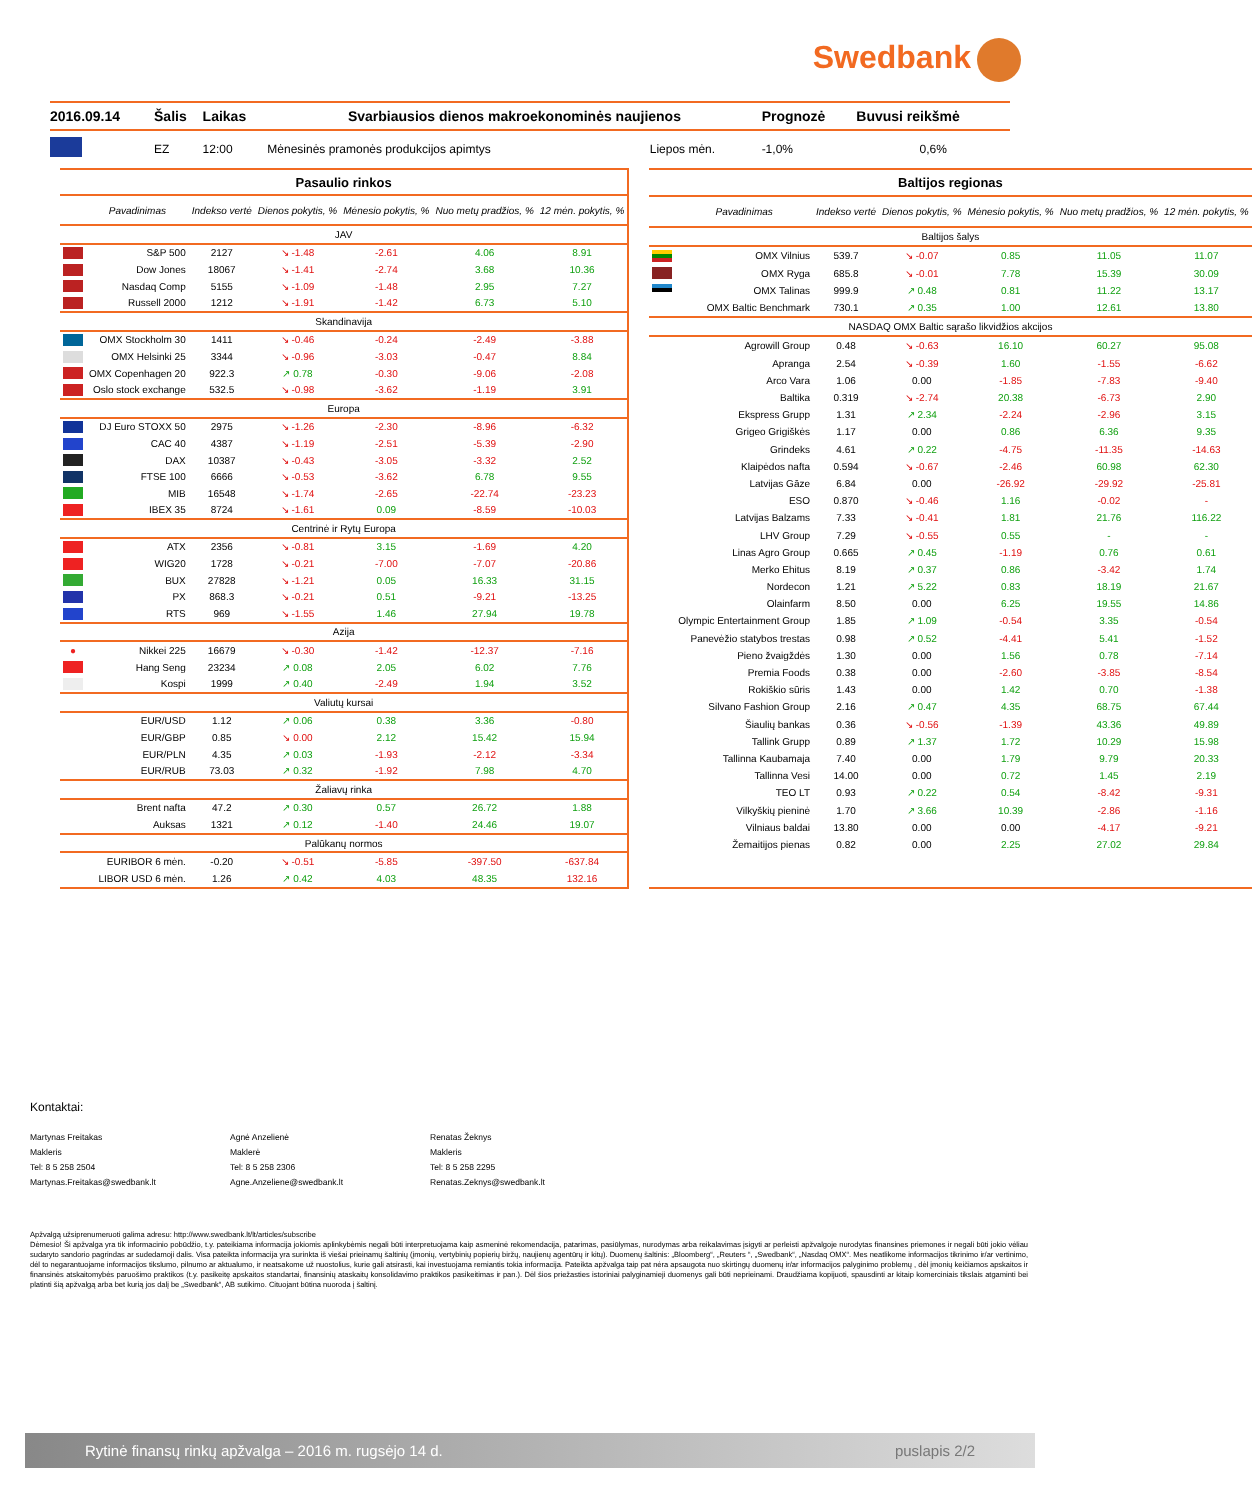Swedbank
| 2016.09.14 | Šalis | Laikas | Svarbiausios dienos makroekonominės naujienos | | Prognozė | Buvusi reikšmė |
| --- | --- | --- | --- | --- | --- | --- |
| | EZ | 12:00 | Mėnesinės pramonės produkcijos apimtys | Liepos mėn. | -1,0% | 0,6% |
| Pasaulio rinkos | | | | | | |
| --- | --- | --- | --- | --- | --- | --- |
| | Pavadinimas | Indekso vertė | Dienos pokytis, % | Mėnesio pokytis, % | Nuo metų pradžios, % | 12 mėn. pokytis, % |
| JAV | | | | | | |
| | S&P 500 | 2127 | ↘ -1.48 | -2.61 | 4.06 | 8.91 |
| | Dow Jones | 18067 | ↘ -1.41 | -2.74 | 3.68 | 10.36 |
| | Nasdaq Comp | 5155 | ↘ -1.09 | -1.48 | 2.95 | 7.27 |
| | Russell 2000 | 1212 | ↘ -1.91 | -1.42 | 6.73 | 5.10 |
| Skandinavija | | | | | | |
| | OMX Stockholm 30 | 1411 | ↘ -0.46 | -0.24 | -2.49 | -3.88 |
| | OMX Helsinki 25 | 3344 | ↘ -0.96 | -3.03 | -0.47 | 8.84 |
| | OMX Copenhagen 20 | 922.3 | ↗ 0.78 | -0.30 | -9.06 | -2.08 |
| | Oslo stock exchange | 532.5 | ↘ -0.98 | -3.62 | -1.19 | 3.91 |
| Europa | | | | | | |
| | DJ Euro STOXX 50 | 2975 | ↘ -1.26 | -2.30 | -8.96 | -6.32 |
| | CAC 40 | 4387 | ↘ -1.19 | -2.51 | -5.39 | -2.90 |
| | DAX | 10387 | ↘ -0.43 | -3.05 | -3.32 | 2.52 |
| | FTSE 100 | 6666 | ↘ -0.53 | -3.62 | 6.78 | 9.55 |
| | MIB | 16548 | ↘ -1.74 | -2.65 | -22.74 | -23.23 |
| | IBEX 35 | 8724 | ↘ -1.61 | 0.09 | -8.59 | -10.03 |
| Centrinė ir Rytų Europa | | | | | | |
| | ATX | 2356 | ↘ -0.81 | 3.15 | -1.69 | 4.20 |
| | WIG20 | 1728 | ↘ -0.21 | -7.00 | -7.07 | -20.86 |
| | BUX | 27828 | ↘ -1.21 | 0.05 | 16.33 | 31.15 |
| | PX | 868.3 | ↘ -0.21 | 0.51 | -9.21 | -13.25 |
| | RTS | 969 | ↘ -1.55 | 1.46 | 27.94 | 19.78 |
| Azija | | | | | | |
| ● | Nikkei 225 | 16679 | ↘ -0.30 | -1.42 | -12.37 | -7.16 |
| | Hang Seng | 23234 | ↗ 0.08 | 2.05 | 6.02 | 7.76 |
| | Kospi | 1999 | ↗ 0.40 | -2.49 | 1.94 | 3.52 |
| Valiutų kursai | | | | | | |
| | EUR/USD | 1.12 | ↗ 0.06 | 0.38 | 3.36 | -0.80 |
| | EUR/GBP | 0.85 | ↘ 0.00 | 2.12 | 15.42 | 15.94 |
| | EUR/PLN | 4.35 | ↗ 0.03 | -1.93 | -2.12 | -3.34 |
| | EUR/RUB | 73.03 | ↗ 0.32 | -1.92 | 7.98 | 4.70 |
| Žaliavų rinka | | | | | | |
| | Brent nafta | 47.2 | ↗ 0.30 | 0.57 | 26.72 | 1.88 |
| | Auksas | 1321 | ↗ 0.12 | -1.40 | 24.46 | 19.07 |
| Palūkanų normos | | | | | | |
| | EURIBOR 6 mėn. | -0.20 | ↘ -0.51 | -5.85 | -397.50 | -637.84 |
| | LIBOR USD 6 mėn. | 1.26 | ↗ 0.42 | 4.03 | 48.35 | 132.16 |
| Baltijos regionas | | | | | | |
| --- | --- | --- | --- | --- | --- | --- |
| | Pavadinimas | Indekso vertė | Dienos pokytis, % | Mėnesio pokytis, % | Nuo metų pradžios, % | 12 mėn. pokytis, % |
| Baltijos šalys | | | | | | |
| | OMX Vilnius | 539.7 | ↘ -0.07 | 0.85 | 11.05 | 11.07 |
| | OMX Ryga | 685.8 | ↘ -0.01 | 7.78 | 15.39 | 30.09 |
| | OMX Talinas | 999.9 | ↗ 0.48 | 0.81 | 11.22 | 13.17 |
| | OMX Baltic Benchmark | 730.1 | ↗ 0.35 | 1.00 | 12.61 | 13.80 |
| NASDAQ OMX Baltic sąrašo likvidžios akcijos | | | | | | |
| | Agrowill Group | 0.48 | ↘ -0.63 | 16.10 | 60.27 | 95.08 |
| | Apranga | 2.54 | ↘ -0.39 | 1.60 | -1.55 | -6.62 |
| | Arco Vara | 1.06 | 0.00 | -1.85 | -7.83 | -9.40 |
| | Baltika | 0.319 | ↘ -2.74 | 20.38 | -6.73 | 2.90 |
| | Ekspress Grupp | 1.31 | ↗ 2.34 | -2.24 | -2.96 | 3.15 |
| | Grigeo Grigiškės | 1.17 | 0.00 | 0.86 | 6.36 | 9.35 |
| | Grindeks | 4.61 | ↗ 0.22 | -4.75 | -11.35 | -14.63 |
| | Klaipėdos nafta | 0.594 | ↘ -0.67 | -2.46 | 60.98 | 62.30 |
| | Latvijas Gāze | 6.84 | 0.00 | -26.92 | -29.92 | -25.81 |
| | ESO | 0.870 | ↘ -0.46 | 1.16 | -0.02 | - |
| | Latvijas Balzams | 7.33 | ↘ -0.41 | 1.81 | 21.76 | 116.22 |
| | LHV Group | 7.29 | ↘ -0.55 | 0.55 | - | - |
| | Linas Agro Group | 0.665 | ↗ 0.45 | -1.19 | 0.76 | 0.61 |
| | Merko Ehitus | 8.19 | ↗ 0.37 | 0.86 | -3.42 | 1.74 |
| | Nordecon | 1.21 | ↗ 5.22 | 0.83 | 18.19 | 21.67 |
| | Olainfarm | 8.50 | 0.00 | 6.25 | 19.55 | 14.86 |
| | Olympic Entertainment Group | 1.85 | ↗ 1.09 | -0.54 | 3.35 | -0.54 |
| | Panevėžio statybos trestas | 0.98 | ↗ 0.52 | -4.41 | 5.41 | -1.52 |
| | Pieno žvaigždės | 1.30 | 0.00 | 1.56 | 0.78 | -7.14 |
| | Premia Foods | 0.38 | 0.00 | -2.60 | -3.85 | -8.54 |
| | Rokiškio sūris | 1.43 | 0.00 | 1.42 | 0.70 | -1.38 |
| | Silvano Fashion Group | 2.16 | ↗ 0.47 | 4.35 | 68.75 | 67.44 |
| | Šiaulių bankas | 0.36 | ↘ -0.56 | -1.39 | 43.36 | 49.89 |
| | Tallink Grupp | 0.89 | ↗ 1.37 | 1.72 | 10.29 | 15.98 |
| | Tallinna Kaubamaja | 7.40 | 0.00 | 1.79 | 9.79 | 20.33 |
| | Tallinna Vesi | 14.00 | 0.00 | 0.72 | 1.45 | 2.19 |
| | TEO LT | 0.93 | ↗ 0.22 | 0.54 | -8.42 | -9.31 |
| | Vilkyškių pieninė | 1.70 | ↗ 3.66 | 10.39 | -2.86 | -1.16 |
| | Vilniaus baldai | 13.80 | 0.00 | 0.00 | -4.17 | -9.21 |
| | Žemaitijos pienas | 0.82 | 0.00 | 2.25 | 27.02 | 29.84 |
Kontaktai:
Martynas Freitakas
Makleris
Tel: 8 5 258 2504
Martynas.Freitakas@swedbank.lt
Agnė Anzelienė
Maklerė
Tel: 8 5 258 2306
Agne.Anzeliene@swedbank.lt
Renatas Žeknys
Makleris
Tel: 8 5 258 2295
Renatas.Zeknys@swedbank.lt
Apžvalgą užsiprenumeruoti galima adresu: http://www.swedbank.lt/lt/articles/subscribe
Dėmesio! Ši apžvalga yra tik informacinio pobūdžio, t.y. pateikiama informacija jokiomis aplinkybėmis negali būti interpretuojama kaip asmeninė rekomendacija, patarimas, pasiūlymas, nurodymas arba reikalavimas įsigyti ar perleisti apžvalgoje nurodytas finansines priemones ir negali būti jokio vėliau sudaryto sandorio pagrindas ar sudedamoji dalis. Visa pateikta informacija yra surinkta iš viešai prieinamų šaltinių (įmonių, vertybinių popierių biržų, naujienų agentūrų ir kitų). Duomenų šaltinis: „Bloomberg“, „Reuters “, „Swedbank“, „Nasdaq OMX“. Mes neatlikome informacijos tikrinimo ir/ar vertinimo, dėl to negarantuojame informacijos tikslumo, pilnumo ar aktualumo, ir neatsakome už nuostolius, kurie gali atsirasti, kai investuojama remiantis tokia informacija. Pateikta apžvalga taip pat nėra apsaugota nuo skirtingų duomenų ir/ar informacijos palyginimo problemų , dėl įmonių keičiamos apskaitos ir finansinės atskaitomybės paruošimo praktikos (t.y. pasikeitę apskaitos standartai, finansinių ataskaitų konsolidavimo praktikos pasikeitimas ir pan.). Dėl šios priežasties istoriniai palyginamieji duomenys gali būti neprieinami. Draudžiama kopijuoti, spausdinti ar kitaip komerciniais tikslais atgaminti bei platinti šią apžvalgą arba bet kurią jos dalį be „Swedbank“, AB sutikimo. Cituojant būtina nuoroda į šaltinį.
Rytinė finansų rinkų apžvalga – 2016 m. rugsėjo 14 d. puslapis 2/2